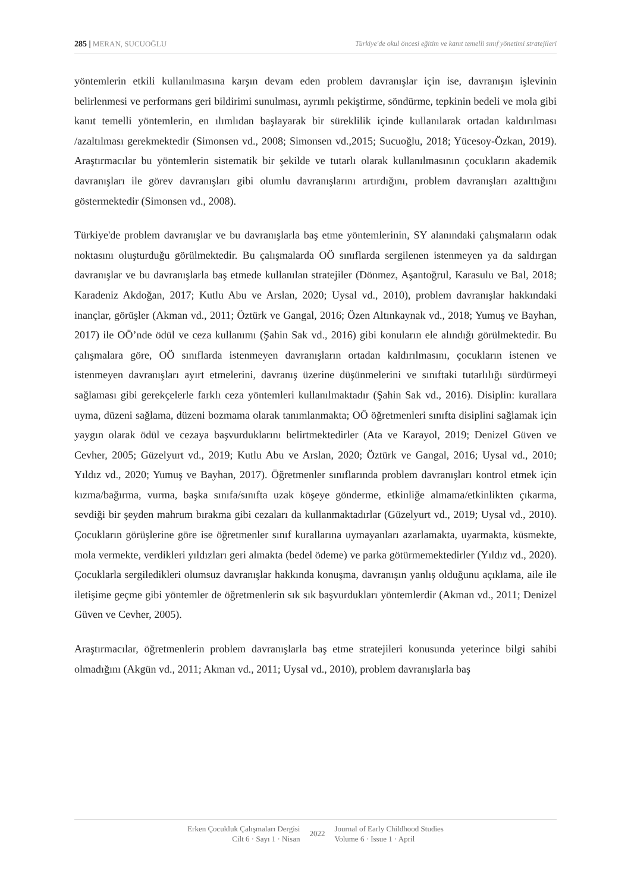285 | MERAN, SUCUOĞLU Türkiye'de okul öncesi eğitim ve kanıt temelli sınıf yönetimi stratejileri
yöntemlerin etkili kullanılmasına karşın devam eden problem davranışlar için ise, davranışın işlevinin belirlenmesi ve performans geri bildirimi sunulması, ayrımlı pekiştirme, söndürme, tepkinin bedeli ve mola gibi kanıt temelli yöntemlerin, en ılımlıdan başlayarak bir süreklilik içinde kullanılarak ortadan kaldırılması /azaltılması gerekmektedir (Simonsen vd., 2008; Simonsen vd.,2015; Sucuoğlu, 2018; Yücesoy-Özkan, 2019). Araştırmacılar bu yöntemlerin sistematik bir şekilde ve tutarlı olarak kullanılmasının çocukların akademik davranışları ile görev davranışları gibi olumlu davranışlarını artırdığını, problem davranışları azalttığını göstermektedir (Simonsen vd., 2008).
Türkiye'de problem davranışlar ve bu davranışlarla baş etme yöntemlerinin, SY alanındaki çalışmaların odak noktasını oluşturduğu görülmektedir. Bu çalışmalarda OÖ sınıflarda sergilenen istenmeyen ya da saldırgan davranışlar ve bu davranışlarla baş etmede kullanılan stratejiler (Dönmez, Aşantoğrul, Karasulu ve Bal, 2018; Karadeniz Akdoğan, 2017; Kutlu Abu ve Arslan, 2020; Uysal vd., 2010), problem davranışlar hakkındaki inançlar, görüşler (Akman vd., 2011; Öztürk ve Gangal, 2016; Özen Altınkaynak vd., 2018; Yumuş ve Bayhan, 2017) ile OÖ’nde ödül ve ceza kullanımı (Şahin Sak vd., 2016) gibi konuların ele alındığı görülmektedir. Bu çalışmalara göre, OÖ sınıflarda istenmeyen davranışların ortadan kaldırılmasını, çocukların istenen ve istenmeyen davranışları ayırt etmelerini, davranış üzerine düşünmelerini ve sınıftaki tutarlılığı sürdürmeyi sağlaması gibi gerekçelerle farklı ceza yöntemleri kullanılmaktadır (Şahin Sak vd., 2016). Disiplin: kurallara uyma, düzeni sağlama, düzeni bozmama olarak tanımlanmakta; OÖ öğretmenleri sınıfta disiplini sağlamak için yaygın olarak ödül ve cezaya başvurduklarını belirtmektedirler (Ata ve Karayol, 2019; Denizel Güven ve Cevher, 2005; Güzelyurt vd., 2019; Kutlu Abu ve Arslan, 2020; Öztürk ve Gangal, 2016; Uysal vd., 2010; Yıldız vd., 2020; Yumuş ve Bayhan, 2017). Öğretmenler sınıflarında problem davranışları kontrol etmek için kızma/bağırma, vurma, başka sınıfa/sınıfta uzak köşeye gönderme, etkinliğe almama/etkinlikten çıkarma, sevdiği bir şeyden mahrum bırakma gibi cezaları da kullanmaktadırlar (Güzelyurt vd., 2019; Uysal vd., 2010). Çocukların görüşlerine göre ise öğretmenler sınıf kurallarına uymayanları azarlamakta, uyarmakta, küsmekte, mola vermekte, verdikleri yıldızları geri almakta (bedel ödeme) ve parka götürmemektedirler (Yıldız vd., 2020). Çocuklarla sergiledikleri olumsuz davranışlar hakkında konuşma, davranışın yanlış olduğunu açıklama, aile ile iletişime geçme gibi yöntemler de öğretmenlerin sık sık başvurdukları yöntemlerdir (Akman vd., 2011; Denizel Güven ve Cevher, 2005).
Araştırmacılar, öğretmenlerin problem davranışlarla baş etme stratejileri konusunda yeterince bilgi sahibi olmadığını (Akgün vd., 2011; Akman vd., 2011; Uysal vd., 2010), problem davranışlarla baş
Erken Çocukluk Çalışmaları Dergisi
Cilt 6 · Sayı 1 · Nisan
2022
Journal of Early Childhood Studies
Volume 6 · Issue 1 · April